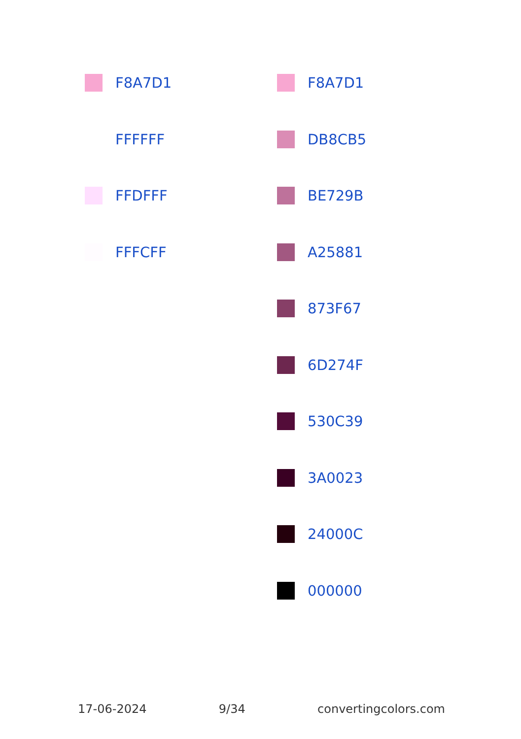F8A7D1
FFFFFF
FFDFFF
FFFCFF
F8A7D1
DB8CB5
BE729B
A25881
873F67
6D274F
530C39
3A0023
24000C
000000
17-06-2024 9/34 convertingcolors.com